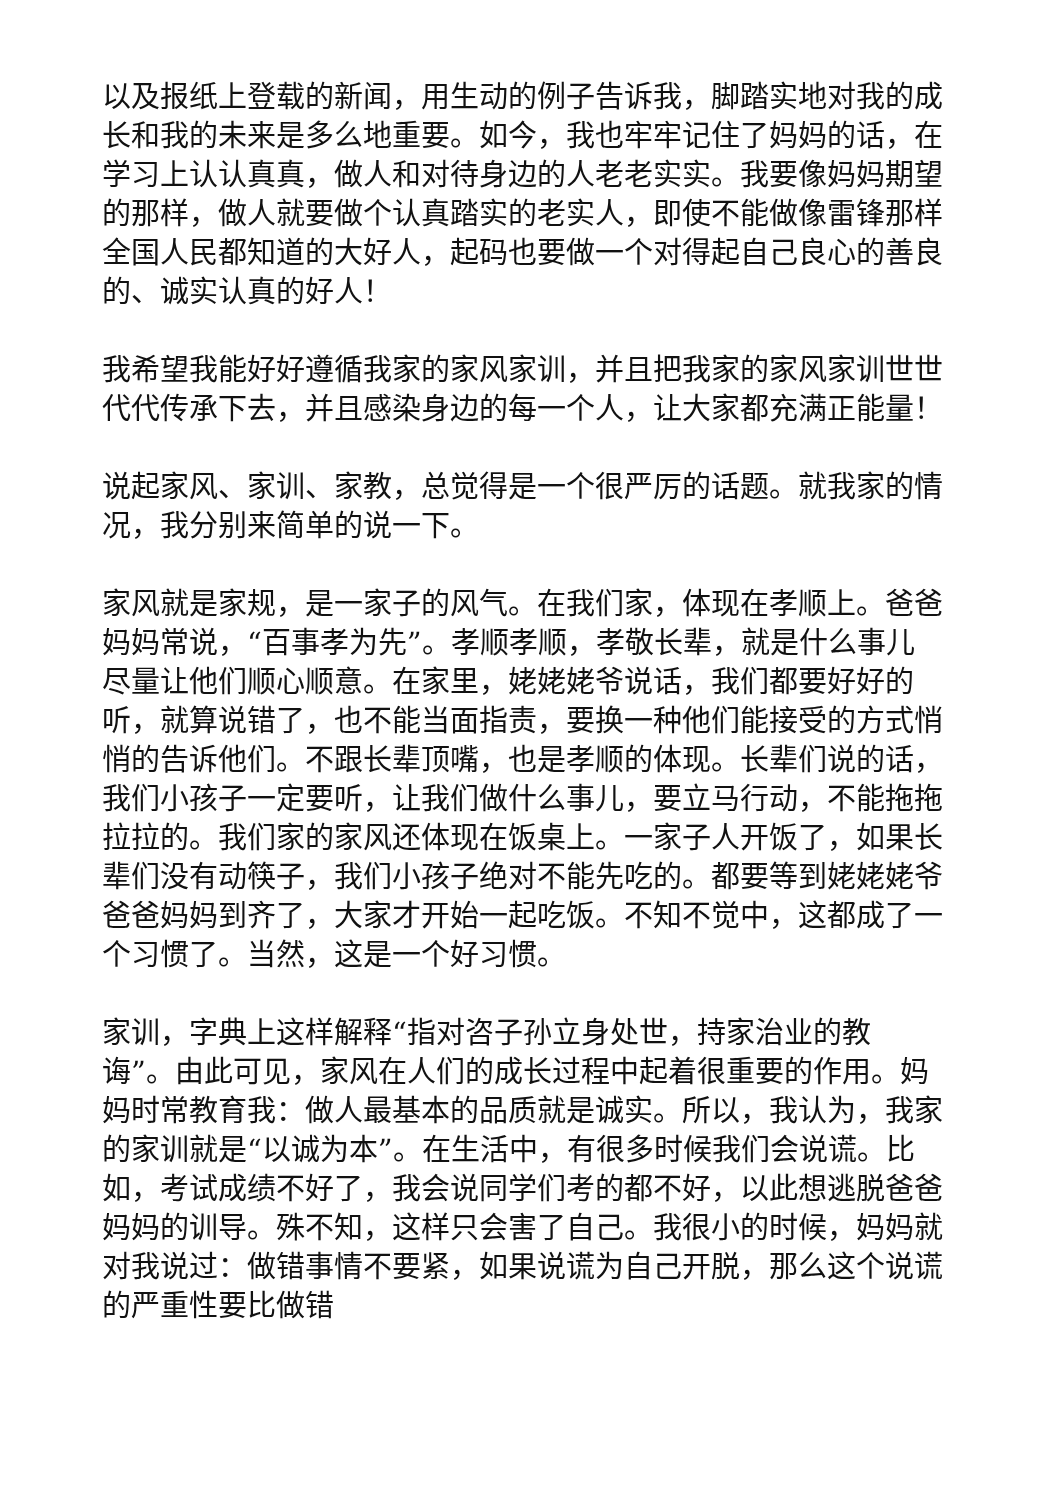以及报纸上登载的新闻，用生动的例子告诉我，脚踏实地对我的成长和我的未来是多么地重要。如今，我也牢牢记住了妈妈的话，在学习上认认真真，做人和对待身边的人老老实实。我要像妈妈期望的那样，做人就要做个认真踏实的老实人，即使不能做像雷锋那样全国人民都知道的大好人，起码也要做一个对得起自己良心的善良的、诚实认真的好人！
我希望我能好好遵循我家的家风家训，并且把我家的家风家训世世代代传承下去，并且感染身边的每一个人，让大家都充满正能量！
说起家风、家训、家教，总觉得是一个很严厉的话题。就我家的情况，我分别来简单的说一下。
家风就是家规，是一家子的风气。在我们家，体现在孝顺上。爸爸妈妈常说，“百事孝为先”。孝顺孝顺，孝敬长辈，就是什么事儿尽量让他们顺心顺意。在家里，姥姥姥爷说话，我们都要好好的听，就算说错了，也不能当面指责，要换一种他们能接受的方式悄悄的告诉他们。不跟长辈顶嘴，也是孝顺的体现。长辈们说的话，我们小孩子一定要听，让我们做什么事儿，要立马行动，不能拖拖拉拉的。我们家的家风还体现在饭桌上。一家子人开饭了，如果长辈们没有动筷子，我们小孩子绝对不能先吃的。都要等到姥姥姥爷爸爸妈妈到齐了，大家才开始一起吃饭。不知不觉中，这都成了一个习惯了。当然，这是一个好习惯。
家训，字典上这样解释“指对咨子孙立身处世，持家治业的教诲”。由此可见，家风在人们的成长过程中起着很重要的作用。妈妈时常教育我：做人最基本的品质就是诚实。所以，我认为，我家的家训就是“以诚为本”。在生活中，有很多时候我们会说谎。比如，考试成绩不好了，我会说同学们考的都不好，以此想逃脱爸爸妈妈的训导。殊不知，这样只会害了自己。我很小的时候，妈妈就对我说过：做错事情不要紧，如果说谎为自己开脱，那么这个说谎的严重性要比做错